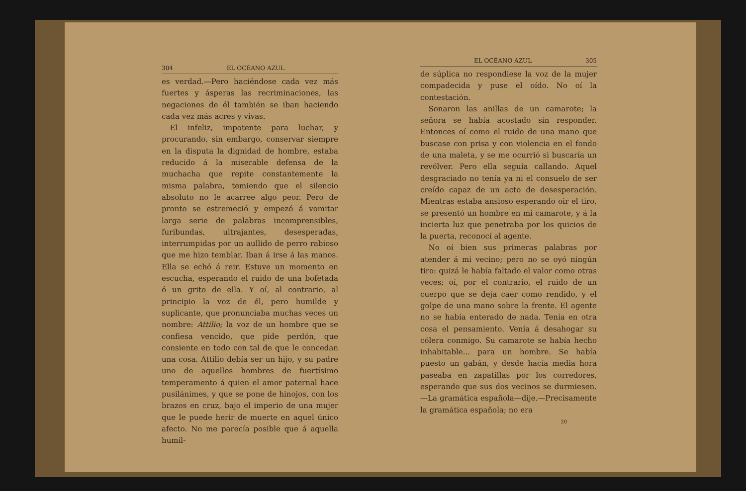304 EL OCÉANO AZUL
es verdad.—Pero haciéndose cada vez más fuertes y ásperas las recriminaciones, las negaciones de él también se iban haciendo cada vez más acres y vivas.
El infeliz, impotente para luchar, y procurando, sin embargo, conservar siempre en la disputa la dignidad de hombre, estaba reducido á la miserable defensa de la muchacha que repite constantemente la misma palabra, temiendo que el silencio absoluto no le acarree algo peor. Pero de pronto se estremeció y empezó á vomitar larga serie de palabras incomprensibles, furibundas, ultrajantes, desesperadas, interrumpidas por un aullido de perro rabioso que me hizo temblar. Iban á irse á las manos. Ella se echó á reir. Estuve un momento en escucha, esperando el ruido de una bofetada ó un grito de ella. Y oí, al contrario, al principio la voz de él, pero humilde y suplicante, que pronunciaba muchas veces un nombre: Attilio; la voz de un hombre que se confiesa vencido, que pide perdón, que consiente en todo con tal de que le concedan una cosa. Attilio debía ser un hijo, y su padre uno de aquellos hombres de fuertísimo temperamento á quien el amor paternal hace pusilánimes, y que se pone de hinojos, con los brazos en cruz, bajo el imperio de una mujer que le puede herir de muerte en aquel único afecto. No me parecía posible que á aquella humil-
EL OCÉANO AZUL 305
de súplica no respondiese la voz de la mujer compadecida y puse el oído. No oí la contestación.
Sonaron las anillas de un camarote; la señora se había acostado sin responder. Entonces oí como el ruido de una mano que buscase con prisa y con violencia en el fondo de una maleta, y se me ocurrió si buscaría un revólver. Pero ella seguía callando. Aquel desgraciado no tenía ya ni el consuelo de ser creído capaz de un acto de desesperación. Mientras estaba ansioso esperando oir el tiro, se presentó un hombre en mi camarote, y á la incierta luz que penetraba por los quicios de la puerta, reconocí al agente.
No oí bien sus primeras palabras por atender á mi vecino; pero no se oyó ningún tiro: quizá le había faltado el valor como otras veces; oí, por el contrario, el ruido de un cuerpo que se deja caer como rendido, y el golpe de una mano sobre la frente. El agente no se había enterado de nada. Tenía en otra cosa el pensamiento. Venía á desahogar su cólera conmigo. Su camarote se había hecho inhabitable... para un hombre. Se había puesto un gabán, y desde hacía media hora paseaba en zapatillas por los corredores, esperando que sus dos vecinos se durmiesen.—La gramática española—dije.—Precisamente la gramática española; no era
20